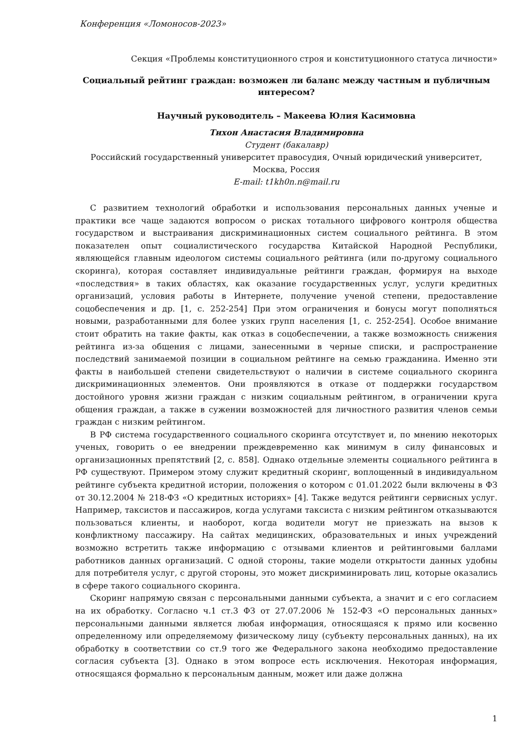Конференция «Ломоносов-2023»
Секция «Проблемы конституционного строя и конституционного статуса личности»
Социальный рейтинг граждан: возможен ли баланс между частным и публичным интересом?
Научный руководитель – Макеева Юлия Касимовна
Тихон Анастасия Владимировна
Студент (бакалавр)
Российский государственный университет правосудия, Очный юридический университет, Москва, Россия
E-mail: t1kh0n.n@mail.ru
С развитием технологий обработки и использования персональных данных ученые и практики все чаще задаются вопросом о рисках тотального цифрового контроля общества государством и выстраивания дискриминационных систем социального рейтинга. В этом показателен опыт социалистического государства Китайской Народной Республики, являющейся главным идеологом системы социального рейтинга (или по-другому социального скоринга), которая составляет индивидуальные рейтинги граждан, формируя на выходе «последствия» в таких областях, как оказание государственных услуг, услуги кредитных организаций, условия работы в Интернете, получение ученой степени, предоставление соцобеспечения и др. [1, с. 252-254] При этом ограничения и бонусы могут пополняться новыми, разработанными для более узких групп населения [1, с. 252-254]. Особое внимание стоит обратить на такие факты, как отказ в соцобеспечении, а также возможность снижения рейтинга из-за общения с лицами, занесенными в черные списки, и распространение последствий занимаемой позиции в социальном рейтинге на семью гражданина. Именно эти факты в наибольшей степени свидетельствуют о наличии в системе социального скоринга дискриминационных элементов. Они проявляются в отказе от поддержки государством достойного уровня жизни граждан с низким социальным рейтингом, в ограничении круга общения граждан, а также в сужении возможностей для личностного развития членов семьи граждан с низким рейтингом.
В РФ система государственного социального скоринга отсутствует и, по мнению некоторых ученых, говорить о ее внедрении преждевременно как минимум в силу финансовых и организационных препятствий [2, с. 858]. Однако отдельные элементы социального рейтинга в РФ существуют. Примером этому служит кредитный скоринг, воплощенный в индивидуальном рейтинге субъекта кредитной истории, положения о котором с 01.01.2022 были включены в ФЗ от 30.12.2004 № 218-ФЗ «О кредитных историях» [4]. Также ведутся рейтинги сервисных услуг. Например, таксистов и пассажиров, когда услугами таксиста с низким рейтингом отказываются пользоваться клиенты, и наоборот, когда водители могут не приезжать на вызов к конфликтному пассажиру. На сайтах медицинских, образовательных и иных учреждений возможно встретить также информацию с отзывами клиентов и рейтинговыми баллами работников данных организаций. С одной стороны, такие модели открытости данных удобны для потребителя услуг, с другой стороны, это может дискриминировать лиц, которые оказались в сфере такого социального скоринга.
Скоринг напрямую связан с персональными данными субъекта, а значит и с его согласием на их обработку. Согласно ч.1 ст.3 ФЗ от 27.07.2006 № 152-ФЗ «О персональных данных» персональными данными является любая информация, относящаяся к прямо или косвенно определенному или определяемому физическому лицу (субъекту персональных данных), на их обработку в соответствии со ст.9 того же Федерального закона необходимо предоставление согласия субъекта [3]. Однако в этом вопросе есть исключения. Некоторая информация, относящаяся формально к персональным данным, может или даже должна
1